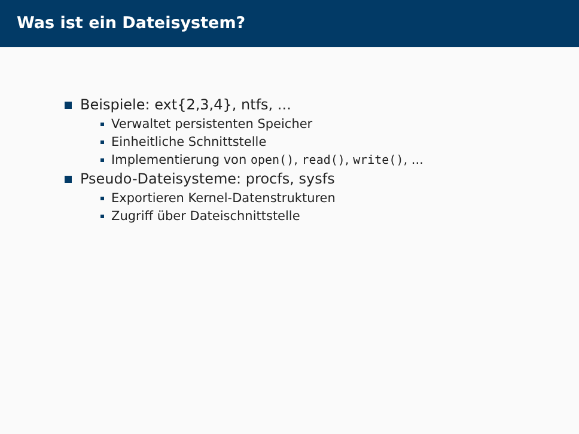Was ist ein Dateisystem?
Beispiele: ext{2,3,4}, ntfs, ...
Verwaltet persistenten Speicher
Einheitliche Schnittstelle
Implementierung von open(), read(), write(), ...
Pseudo-Dateisysteme: procfs, sysfs
Exportieren Kernel-Datenstrukturen
Zugriff über Dateischnittstelle